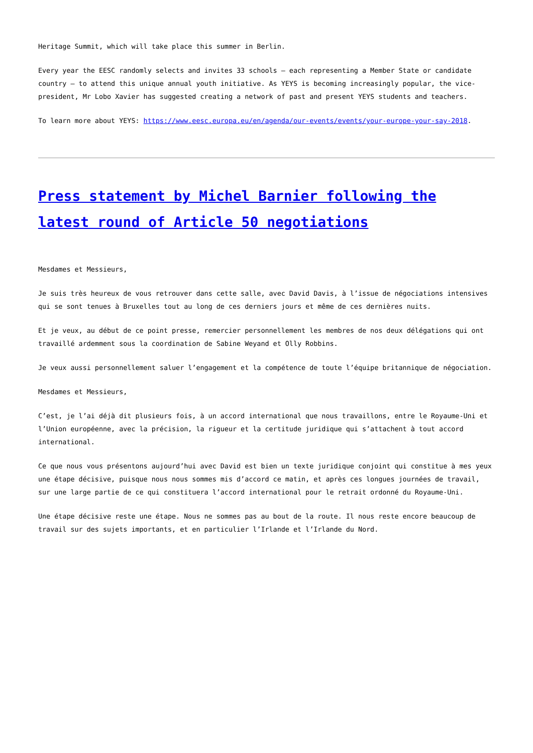Heritage Summit, which will take place this summer in Berlin.
Every year the EESC randomly selects and invites 33 schools – each representing a Member State or candidate country – to attend this unique annual youth initiative. As YEYS is becoming increasingly popular, the vice-president, Mr Lobo Xavier has suggested creating a network of past and present YEYS students and teachers.
To learn more about YEYS: https://www.eesc.europa.eu/en/agenda/our-events/events/your-europe-your-say-2018.
Press statement by Michel Barnier following the latest round of Article 50 negotiations
Mesdames et Messieurs,
Je suis très heureux de vous retrouver dans cette salle, avec David Davis, à l’issue de négociations intensives qui se sont tenues à Bruxelles tout au long de ces derniers jours et même de ces dernières nuits.
Et je veux, au début de ce point presse, remercier personnellement les membres de nos deux délégations qui ont travaillé ardemment sous la coordination de Sabine Weyand et Olly Robbins.
Je veux aussi personnellement saluer l’engagement et la compétence de toute l’équipe britannique de négociation.
Mesdames et Messieurs,
C’est, je l’ai déjà dit plusieurs fois, à un accord international que nous travaillons, entre le Royaume-Uni et l’Union européenne, avec la précision, la rigueur et la certitude juridique qui s’attachent à tout accord international.
Ce que nous vous présentons aujourd’hui avec David est bien un texte juridique conjoint qui constitue à mes yeux une étape décisive, puisque nous nous sommes mis d’accord ce matin, et après ces longues journées de travail, sur une large partie de ce qui constituera l’accord international pour le retrait ordonné du Royaume-Uni.
Une étape décisive reste une étape. Nous ne sommes pas au bout de la route. Il nous reste encore beaucoup de travail sur des sujets importants, et en particulier l’Irlande et l’Irlande du Nord.